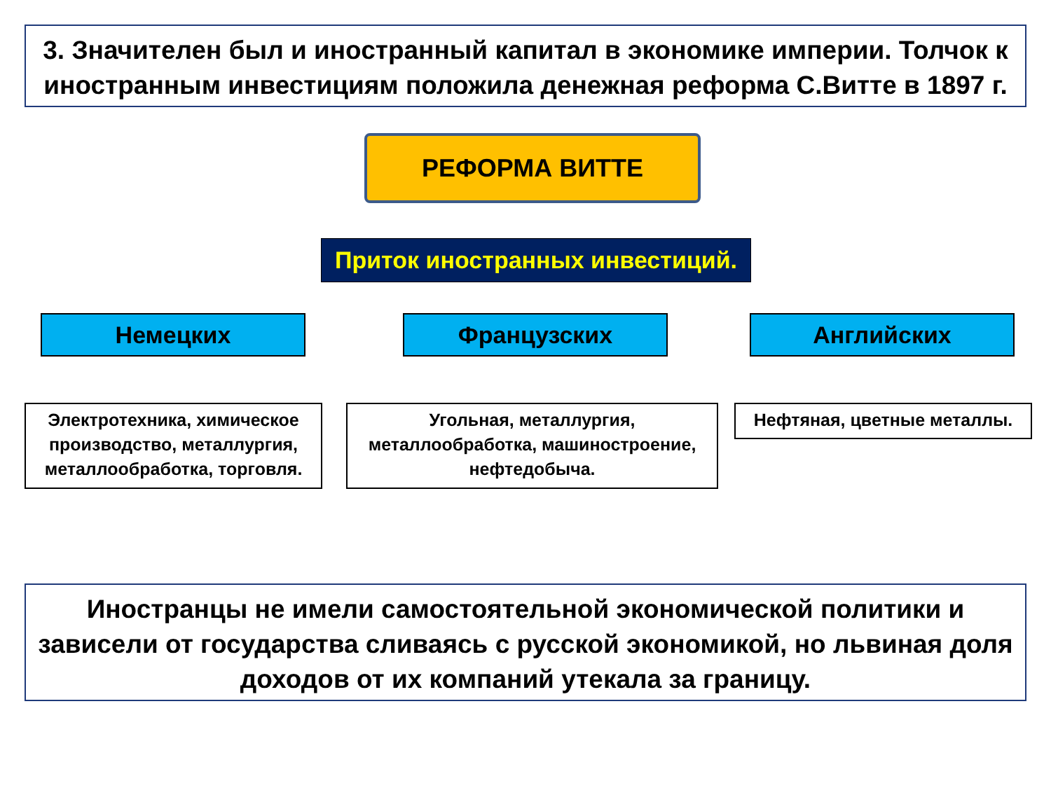3. Значителен был и иностранный капитал в экономике империи. Толчок к иностранным инвестициям положила денежная реформа С.Витте в 1897 г.
РЕФОРМА ВИТТЕ
Приток иностранных инвестиций.
Немецких Французских Английских
Электротехника, химическое производство, металлургия, металлообработка, торговля.
Угольная, металлургия, металлообработка, машиностроение, нефтедобыча.
Нефтяная, цветные металлы.
Иностранцы не имели самостоятельной экономической политики и зависели от государства сливаясь с русской экономикой, но львиная доля доходов от их компаний утекала за границу.